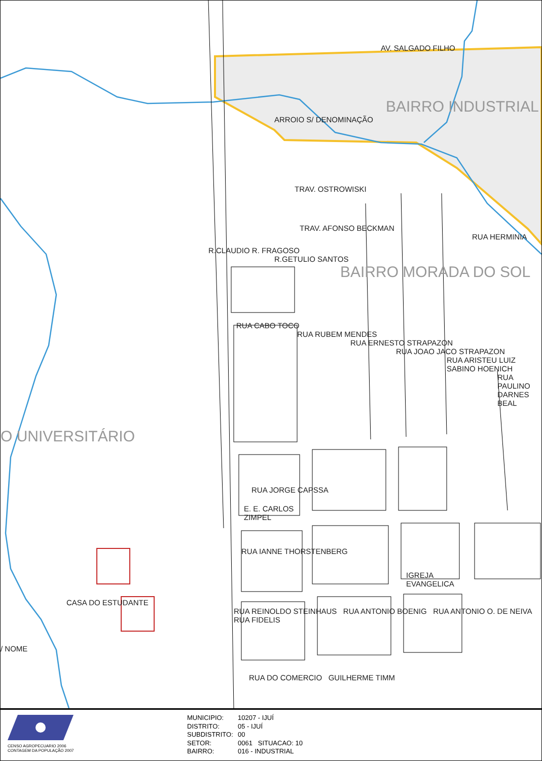AV. SALGADO FILHO
BAIRRO INDUSTRIAL
ARROIO S/ DENOMINAÇÃO
TRAV. OSTROWISKI
TRAV. AFONSO BECKMAN
RUA HERMINIA
R.CLAUDIO R. FRAGOSO
R.GETULIO SANTOS
BAIRRO MORADA DO SOL
RUA CABO TOCO
RUA RUBEM MENDES
RUA ERNESTO STRAPAZON
RUA JOAO JACO STRAPAZON
RUA ARISTEU LUIZ SABINO HOENICH
RUA PAULINO DARNES BEAL
O UNIVERSITÁRIO
RUA JORGE CAPSSA
E. E. CARLOS ZIMPEL
RUA IANNE THORSTENBERG
IGREJA EVANGELICA
CASA DO ESTUDANTE
RUA REINOLDO STEINHAUS RUA ANTONIO BOENIG RUA ANTONIO O. DE NEIVA RUA FIDELIS
/ NOME
RUA DO COMERCIO GUILHERME TIMM
CENSO AGROPECUARIO 2006
CONTAGEM DA POPULAÇÃO 2007
MUNICIPIO: 10207 - IJUÍ
DISTRITO: 05 - IJUÍ
SUBDISTRITO: 00
SETOR: 0061 SITUACAO: 10
BAIRRO: 016 - INDUSTRIAL